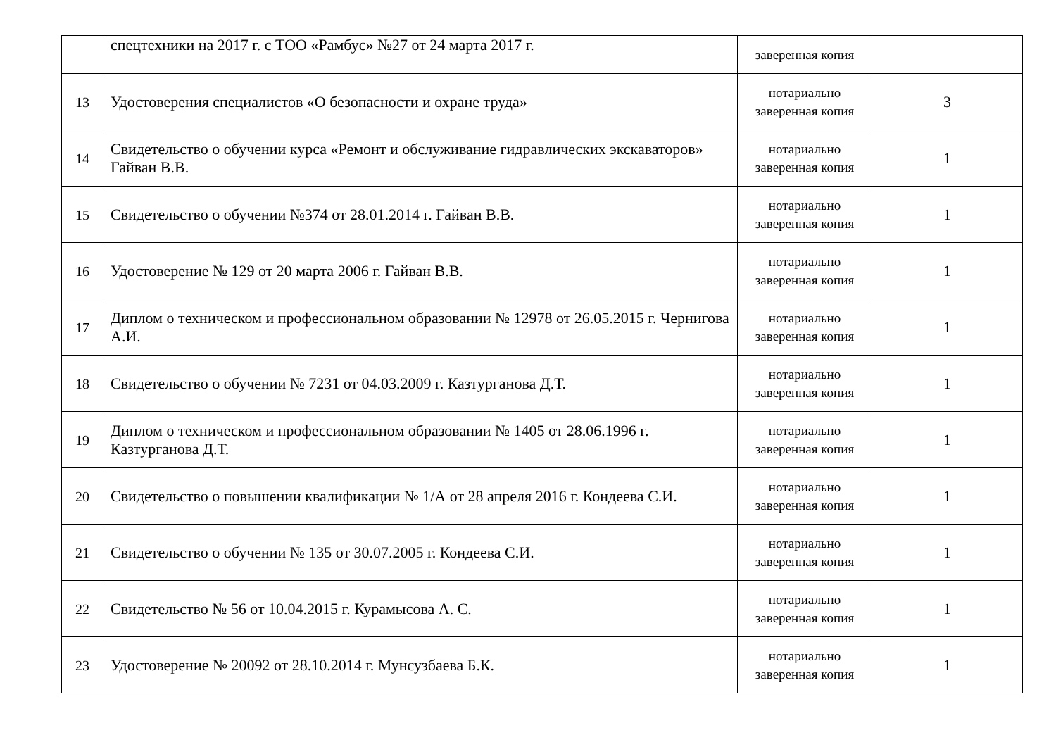| | спецтехники на 2017 г. с ТОО «Рамбус» №27 от 24 марта 2017 г. | заверенная копия | |
| 13 | Удостоверения специалистов «О безопасности и охране труда» | нотариально заверенная копия | 3 |
| 14 | Свидетельство о обучении курса «Ремонт и обслуживание гидравлических экскаваторов» Гайван В.В. | нотариально заверенная копия | 1 |
| 15 | Свидетельство о обучении №374 от 28.01.2014 г. Гайван В.В. | нотариально заверенная копия | 1 |
| 16 | Удостоверение № 129 от 20 марта 2006 г. Гайван В.В. | нотариально заверенная копия | 1 |
| 17 | Диплом о техническом и профессиональном образовании № 12978 от 26.05.2015 г. Чернигова А.И. | нотариально заверенная копия | 1 |
| 18 | Свидетельство о обучении № 7231 от 04.03.2009 г. Казтурганова Д.Т. | нотариально заверенная копия | 1 |
| 19 | Диплом о техническом и профессиональном образовании № 1405 от 28.06.1996 г. Казтурганова Д.Т. | нотариально заверенная копия | 1 |
| 20 | Свидетельство о повышении квалификации № 1/А от 28 апреля 2016 г. Кондеева С.И. | нотариально заверенная копия | 1 |
| 21 | Свидетельство о обучении № 135 от 30.07.2005 г. Кондеева С.И. | нотариально заверенная копия | 1 |
| 22 | Свидетельство № 56 от 10.04.2015 г. Курамысова А. С. | нотариально заверенная копия | 1 |
| 23 | Удостоверение № 20092 от 28.10.2014 г. Мунсузбаева Б.К. | нотариально заверенная копия | 1 |